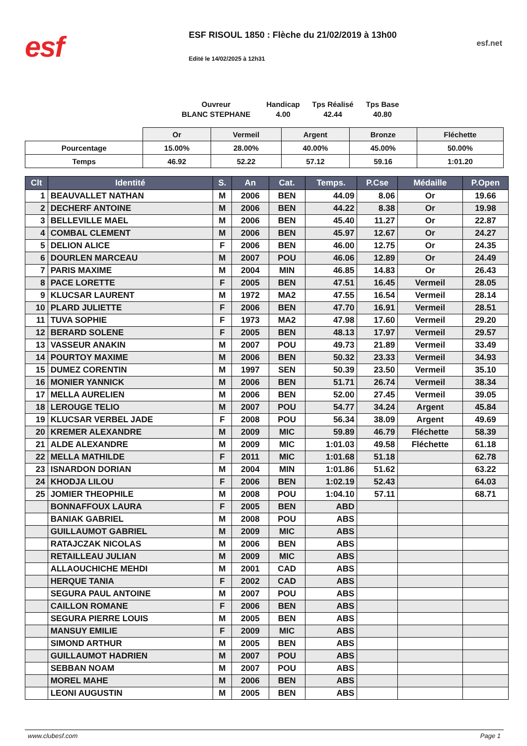esf
ESF RISOUL 1850 : Flèche du 21/02/2019 à 13h00
Edité le 14/02/2025 à 12h31
esf.net
Ouvreur
BLANC STEPHANE
Handicap
4.00
Tps Réalisé
42.44
Tps Base
40.80
| | Or | Vermeil | Argent | Bronze | Fléchette |
| Pourcentage | 15.00% | 28.00% | 40.00% | 45.00% | 50.00% |
| Temps | 46.92 | 52.22 | 57.12 | 59.16 | 1:01.20 |
| Clt | Identité | S. | An | Cat. | Temps. | P.Cse | Médaille | P.Open |
| --- | --- | --- | --- | --- | --- | --- | --- | --- |
| 1 | BEAUVALLET NATHAN | M | 2006 | BEN | 44.09 | 8.06 | Or | 19.66 |
| 2 | DECHERF ANTOINE | M | 2006 | BEN | 44.22 | 8.38 | Or | 19.98 |
| 3 | BELLEVILLE MAEL | M | 2006 | BEN | 45.40 | 11.27 | Or | 22.87 |
| 4 | COMBAL CLEMENT | M | 2006 | BEN | 45.97 | 12.67 | Or | 24.27 |
| 5 | DELION ALICE | F | 2006 | BEN | 46.00 | 12.75 | Or | 24.35 |
| 6 | DOURLEN MARCEAU | M | 2007 | POU | 46.06 | 12.89 | Or | 24.49 |
| 7 | PARIS MAXIME | M | 2004 | MIN | 46.85 | 14.83 | Or | 26.43 |
| 8 | PACE LORETTE | F | 2005 | BEN | 47.51 | 16.45 | Vermeil | 28.05 |
| 9 | KLUCSAR LAURENT | M | 1972 | MA2 | 47.55 | 16.54 | Vermeil | 28.14 |
| 10 | PLARD JULIETTE | F | 2006 | BEN | 47.70 | 16.91 | Vermeil | 28.51 |
| 11 | TUVA SOPHIE | F | 1973 | MA2 | 47.98 | 17.60 | Vermeil | 29.20 |
| 12 | BERARD SOLENE | F | 2005 | BEN | 48.13 | 17.97 | Vermeil | 29.57 |
| 13 | VASSEUR ANAKIN | M | 2007 | POU | 49.73 | 21.89 | Vermeil | 33.49 |
| 14 | POURTOY MAXIME | M | 2006 | BEN | 50.32 | 23.33 | Vermeil | 34.93 |
| 15 | DUMEZ CORENTIN | M | 1997 | SEN | 50.39 | 23.50 | Vermeil | 35.10 |
| 16 | MONIER YANNICK | M | 2006 | BEN | 51.71 | 26.74 | Vermeil | 38.34 |
| 17 | MELLA AURELIEN | M | 2006 | BEN | 52.00 | 27.45 | Vermeil | 39.05 |
| 18 | LEROUGE TELIO | M | 2007 | POU | 54.77 | 34.24 | Argent | 45.84 |
| 19 | KLUCSAR VERBEL JADE | F | 2008 | POU | 56.34 | 38.09 | Argent | 49.69 |
| 20 | KREMER ALEXANDRE | M | 2009 | MIC | 59.89 | 46.79 | Fléchette | 58.39 |
| 21 | ALDE ALEXANDRE | M | 2009 | MIC | 1:01.03 | 49.58 | Fléchette | 61.18 |
| 22 | MELLA MATHILDE | F | 2011 | MIC | 1:01.68 | 51.18 | | 62.78 |
| 23 | ISNARDON DORIAN | M | 2004 | MIN | 1:01.86 | 51.62 | | 63.22 |
| 24 | KHODJA LILOU | F | 2006 | BEN | 1:02.19 | 52.43 | | 64.03 |
| 25 | JOMIER THEOPHILE | M | 2008 | POU | 1:04.10 | 57.11 | | 68.71 |
| | BONNAFFOUX LAURA | F | 2005 | BEN | ABD | | | |
| | BANIAK GABRIEL | M | 2008 | POU | ABS | | | |
| | GUILLAUMOT GABRIEL | M | 2009 | MIC | ABS | | | |
| | RATAJCZAK NICOLAS | M | 2006 | BEN | ABS | | | |
| | RETAILLEAU JULIAN | M | 2009 | MIC | ABS | | | |
| | ALLAOUCHICHE MEHDI | M | 2001 | CAD | ABS | | | |
| | HERQUE TANIA | F | 2002 | CAD | ABS | | | |
| | SEGURA PAUL ANTOINE | M | 2007 | POU | ABS | | | |
| | CAILLON ROMANE | F | 2006 | BEN | ABS | | | |
| | SEGURA PIERRE LOUIS | M | 2005 | BEN | ABS | | | |
| | MANSUY EMILIE | F | 2009 | MIC | ABS | | | |
| | SIMOND ARTHUR | M | 2005 | BEN | ABS | | | |
| | GUILLAUMOT HADRIEN | M | 2007 | POU | ABS | | | |
| | SEBBAN NOAM | M | 2007 | POU | ABS | | | |
| | MOREL MAHE | M | 2006 | BEN | ABS | | | |
| | LEONI AUGUSTIN | M | 2005 | BEN | ABS | | | |
www.clubesf.com Page 1